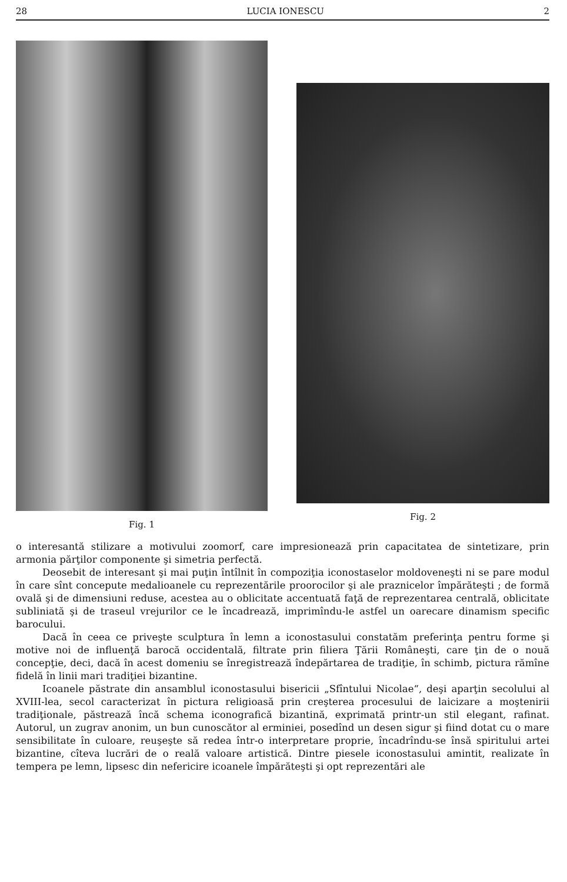28 LUCIA IONESCU 2
Fig. 1 Fig. 2
o interesantă stilizare a motivului zoomorf, care impresionează prin capacitatea de sintetizare, prin armonia părţilor componente şi simetria perfectă.
Deosebit de interesant şi mai puţin întîlnit în compoziţia iconostaselor moldoveneşti ni se pare modul în care sînt concepute medalioanele cu reprezentările proorocilor şi ale praznicelor împărăteşti ; de formă ovală şi de dimensiuni reduse, acestea au o oblicitate accentuată faţă de reprezentarea centrală, oblicitate subliniată şi de traseul vrejurilor ce le încadrează, imprimîndu-le astfel un oarecare dinamism specific barocului.
Dacă în ceea ce priveşte sculptura în lemn a iconostasului constatăm preferinţa pentru forme şi motive noi de influenţă barocă occidentală, filtrate prin filiera Ţării Româneşti, care ţin de o nouă concepţie, deci, dacă în acest domeniu se înregistrează îndepărtarea de tradiţie, în schimb, pictura rămîne fidelă în linii mari tradiţiei bizantine.
Icoanele păstrate din ansamblul iconostasului bisericii „Sfîntului Nicolae“, deşi aparţin secolului al XVIII-lea, secol caracterizat în pictura religioasă prin creşterea procesului de laicizare a moştenirii tradiţionale, păstrează încă schema iconografică bizantină, exprimată printr-un stil elegant, rafinat. Autorul, un zugrav anonim, un bun cunoscător al erminiei, posedînd un desen sigur şi fiind dotat cu o mare sensibilitate în culoare, reuşeşte să redea într-o interpretare proprie, încadrîndu-se însă spiritului artei bizantine, cîteva lucrări de o reală valoare artistică. Dintre piesele iconostasului amintit, realizate în tempera pe lemn, lipsesc din nefericire icoanele împărăteşti şi opt reprezentări ale